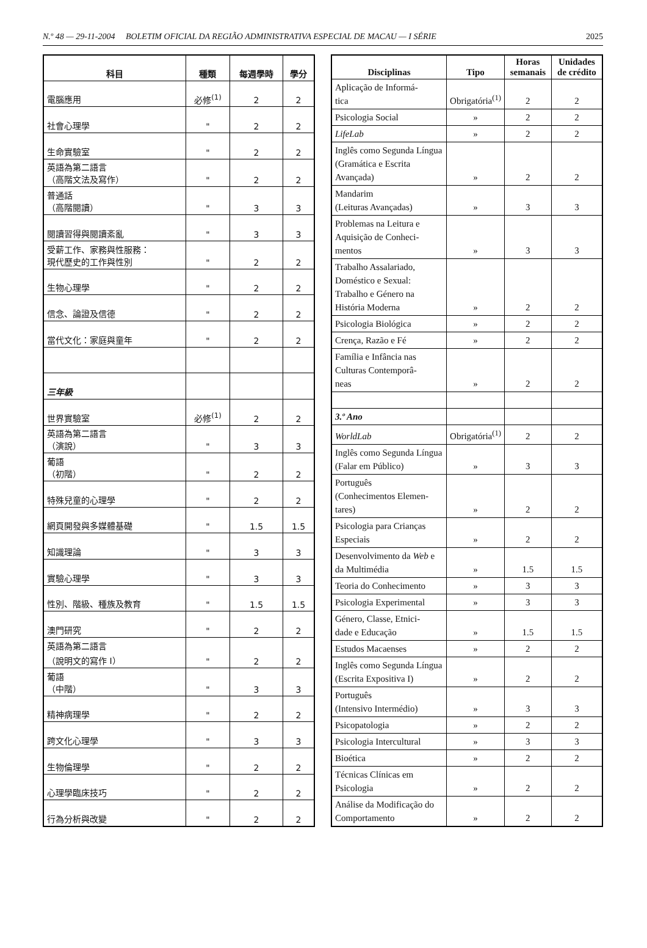N.º 48 — 29-11-2004 BOLETIM OFICIAL DA REGIÃO ADMINISTRATIVA ESPECIAL DE MACAU — I SÉRIE 2025
| 科目 | 種類 | 每週學時 | 學分 |
| --- | --- | --- | --- |
| 電腦應用 | 必修<sup>(1)</sup> | 2 | 2 |
| 社會心理學 | " | 2 | 2 |
| 生命實驗室 | " | 2 | 2 |
| 英語為第二語言 （高階文法及寫作） | " | 2 | 2 |
| 普通話 （高階閱讀） | " | 3 | 3 |
| 閱讀習得與閱讀紊亂 | " | 3 | 3 |
| 受薪工作、家務與性服務： 現代歷史的工作與性別 | " | 2 | 2 |
| 生物心理學 | " | 2 | 2 |
| 信念、論證及信德 | " | 2 | 2 |
| 當代文化：家庭與童年 | " | 2 | 2 |
| 三年級 | | | |
| 世界實驗室 | 必修<sup>(1)</sup> | 2 | 2 |
| 英語為第二語言 （演說） | " | 3 | 3 |
| 葡語 （初階） | " | 2 | 2 |
| 特殊兒童的心理學 | " | 2 | 2 |
| 網頁開發與多媒體基礎 | " | 1.5 | 1.5 |
| 知識理論 | " | 3 | 3 |
| 實驗心理學 | " | 3 | 3 |
| 性別、階級、種族及教育 | " | 1.5 | 1.5 |
| 澳門研究 | " | 2 | 2 |
| 英語為第二語言 （說明文的寫作 I） | " | 2 | 2 |
| 葡語 （中階） | " | 3 | 3 |
| 精神病理學 | " | 2 | 2 |
| 跨文化心理學 | " | 3 | 3 |
| 生物倫理學 | " | 2 | 2 |
| 心理學臨床技巧 | " | 2 | 2 |
| 行為分析與改變 | " | 2 | 2 |
| Disciplinas | Tipo | Horas semanais | Unidades de crédito |
| --- | --- | --- | --- |
| Aplicação de Informá- tica | Obrigatória<sup>(1)</sup> | 2 | 2 |
| Psicologia Social | » | 2 | 2 |
| LifeLab | » | 2 | 2 |
| Inglês como Segunda Língua (Gramática e Escrita Avançada) | » | 2 | 2 |
| Mandarim (Leituras Avançadas) | » | 3 | 3 |
| Problemas na Leitura e Aquisição de Conheci- mentos | » | 3 | 3 |
| Trabalho Assalariado, Doméstico e Sexual: Trabalho e Género na História Moderna | » | 2 | 2 |
| Psicologia Biológica | » | 2 | 2 |
| Crença, Razão e Fé | » | 2 | 2 |
| Família e Infância nas Culturas Contemporâ- neas | » | 2 | 2 |
| 3.º Ano | | | |
| WorldLab | Obrigatória<sup>(1)</sup> | 2 | 2 |
| Inglês como Segunda Língua (Falar em Público) | » | 3 | 3 |
| Português (Conhecimentos Elemen- tares) | » | 2 | 2 |
| Psicologia para Crianças Especiais | » | 2 | 2 |
| Desenvolvimento da Web e da Multimédia | » | 1.5 | 1.5 |
| Teoria do Conhecimento | » | 3 | 3 |
| Psicologia Experimental | » | 3 | 3 |
| Género, Classe, Etnici- dade e Educação | » | 1.5 | 1.5 |
| Estudos Macaenses | » | 2 | 2 |
| Inglês como Segunda Língua (Escrita Expositiva I) | » | 2 | 2 |
| Português (Intensivo Intermédio) | » | 3 | 3 |
| Psicopatologia | » | 2 | 2 |
| Psicologia Intercultural | » | 3 | 3 |
| Bioética | » | 2 | 2 |
| Técnicas Clínicas em Psicologia | » | 2 | 2 |
| Análise da Modificação do Comportamento | » | 2 | 2 |